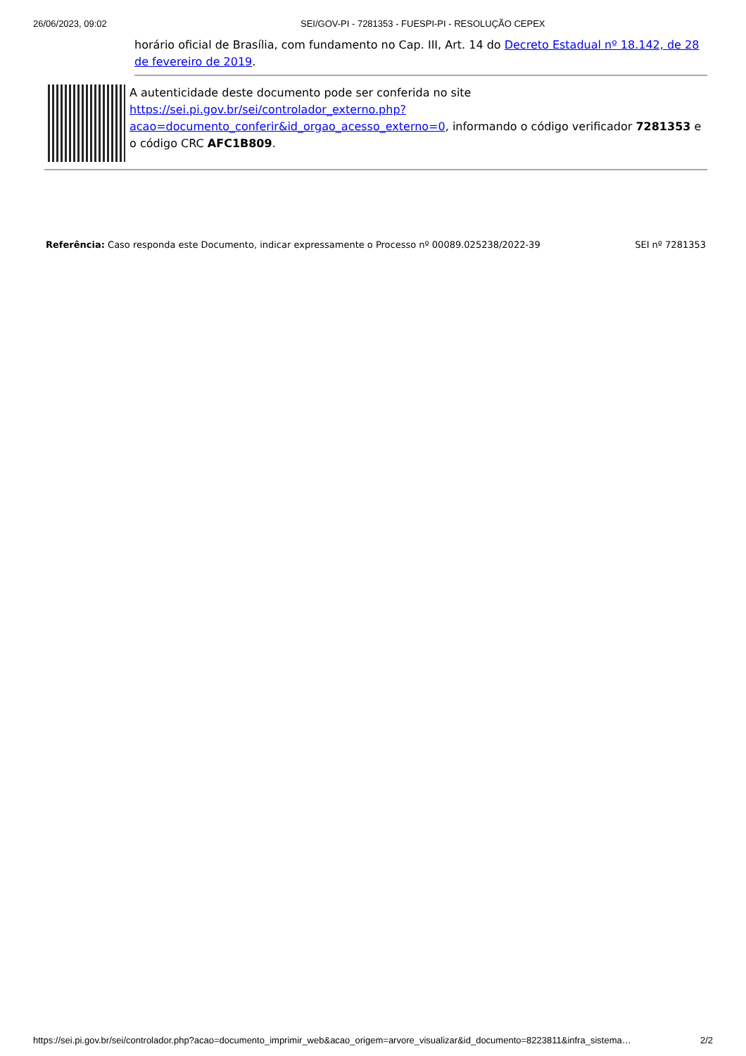26/06/2023, 09:02 SEI/GOV-PI - 7281353 - FUESPI-PI - RESOLUÇÃO CEPEX
horário oficial de Brasília, com fundamento no Cap. III, Art. 14 do Decreto Estadual nº 18.142, de 28 de fevereiro de 2019.
A autenticidade deste documento pode ser conferida no site https://sei.pi.gov.br/sei/controlador_externo.php?acao=documento_conferir&id_orgao_acesso_externo=0, informando o código verificador 7281353 e o código CRC AFC1B809.
Referência: Caso responda este Documento, indicar expressamente o Processo nº 00089.025238/2022-39 SEI nº 7281353
https://sei.pi.gov.br/sei/controlador.php?acao=documento_imprimir_web&acao_origem=arvore_visualizar&id_documento=8223811&infra_sistema… 2/2